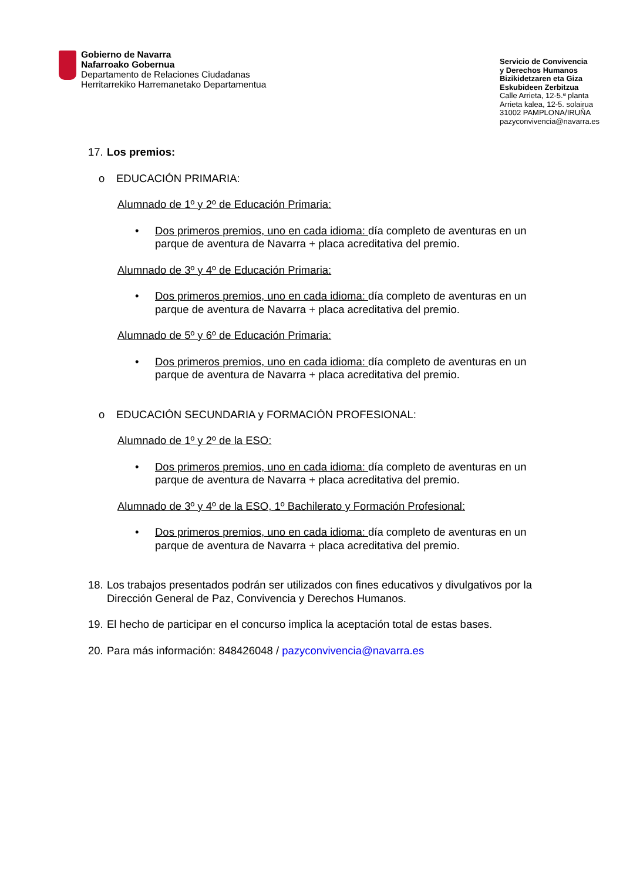Gobierno de Navarra
Nafarroako Gobernua
Departamento de Relaciones Ciudadanas
Herritarrekiko Harremanetako Departamentua
Servicio de Convivencia
y Derechos Humanos
Bizikidetzaren eta Giza
Eskubideen Zerbitzua
Calle Arrieta, 12-5.ª planta
Arrieta kalea, 12-5. solairua
31002 PAMPLONA/IRUÑA
pazyconvivencia@navarra.es
17. Los premios:
o EDUCACIÓN PRIMARIA:
Alumnado de 1º y 2º de Educación Primaria:
• Dos primeros premios, uno en cada idioma: día completo de aventuras en un parque de aventura de Navarra + placa acreditativa del premio.
Alumnado de 3º y 4º de Educación Primaria:
• Dos primeros premios, uno en cada idioma: día completo de aventuras en un parque de aventura de Navarra + placa acreditativa del premio.
Alumnado de 5º y 6º de Educación Primaria:
• Dos primeros premios, uno en cada idioma: día completo de aventuras en un parque de aventura de Navarra + placa acreditativa del premio.
o EDUCACIÓN SECUNDARIA y FORMACIÓN PROFESIONAL:
Alumnado de 1º y 2º de la ESO:
• Dos primeros premios, uno en cada idioma: día completo de aventuras en un parque de aventura de Navarra + placa acreditativa del premio.
Alumnado de 3º y 4º de la ESO, 1º Bachilerato y Formación Profesional:
• Dos primeros premios, uno en cada idioma: día completo de aventuras en un parque de aventura de Navarra + placa acreditativa del premio.
18. Los trabajos presentados podrán ser utilizados con fines educativos y divulgativos por la Dirección General de Paz, Convivencia y Derechos Humanos.
19. El hecho de participar en el concurso implica la aceptación total de estas bases.
20. Para más información: 848426048 / pazyconvivencia@navarra.es